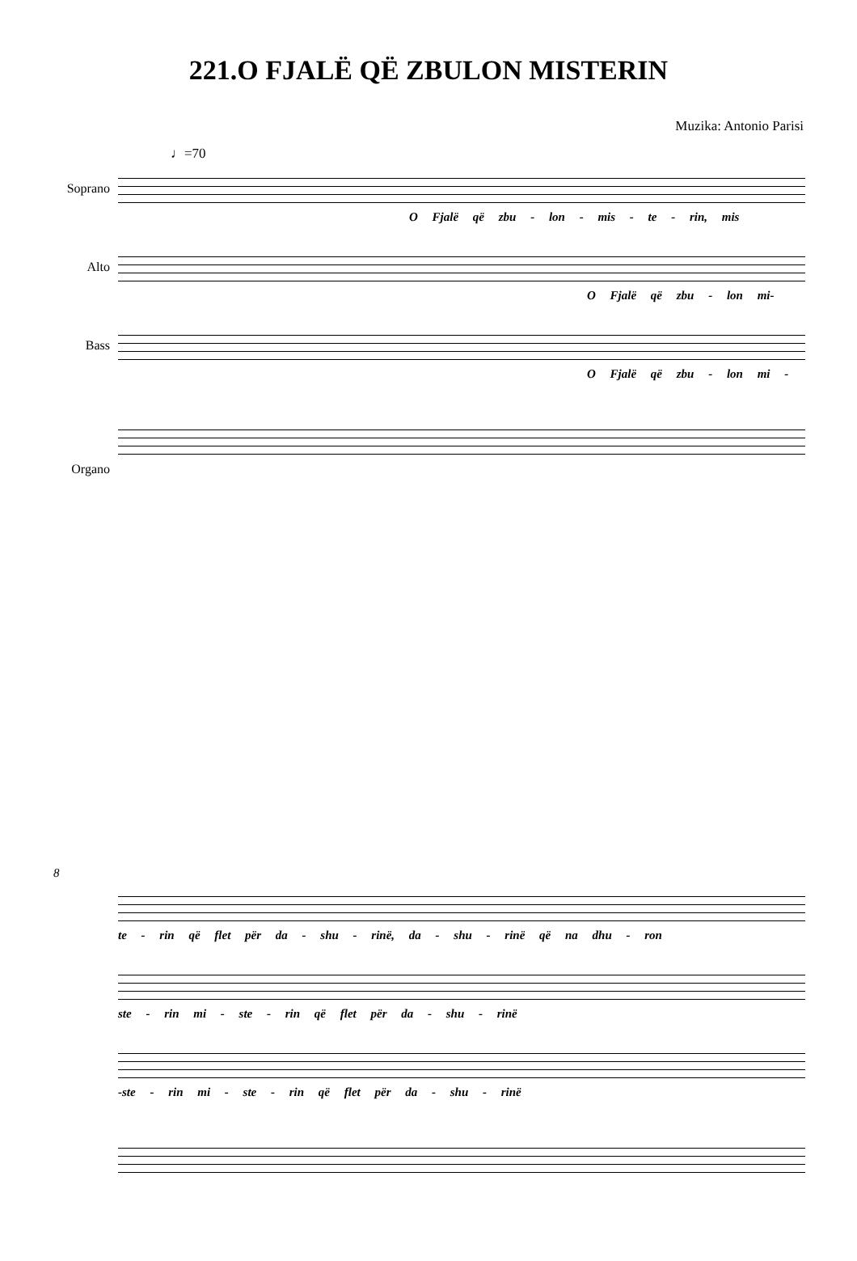221.O FJALË QË ZBULON MISTERIN
Muzika: Antonio Parisi
♩=70
Soprano
O Fjalë që zbu - lon - mis - te - rin, mis
Alto
O Fjalë që zbu - lon mi-
Bass
O Fjalë që zbu - lon mi -
Organo
8
te - rin që flet për da - shu - rinë, da - shu - rinë që na dhu - ron
ste - rin mi - ste - rin që flet për da - shu - rinë
-ste - rin mi - ste - rin që flet për da - shu - rinë